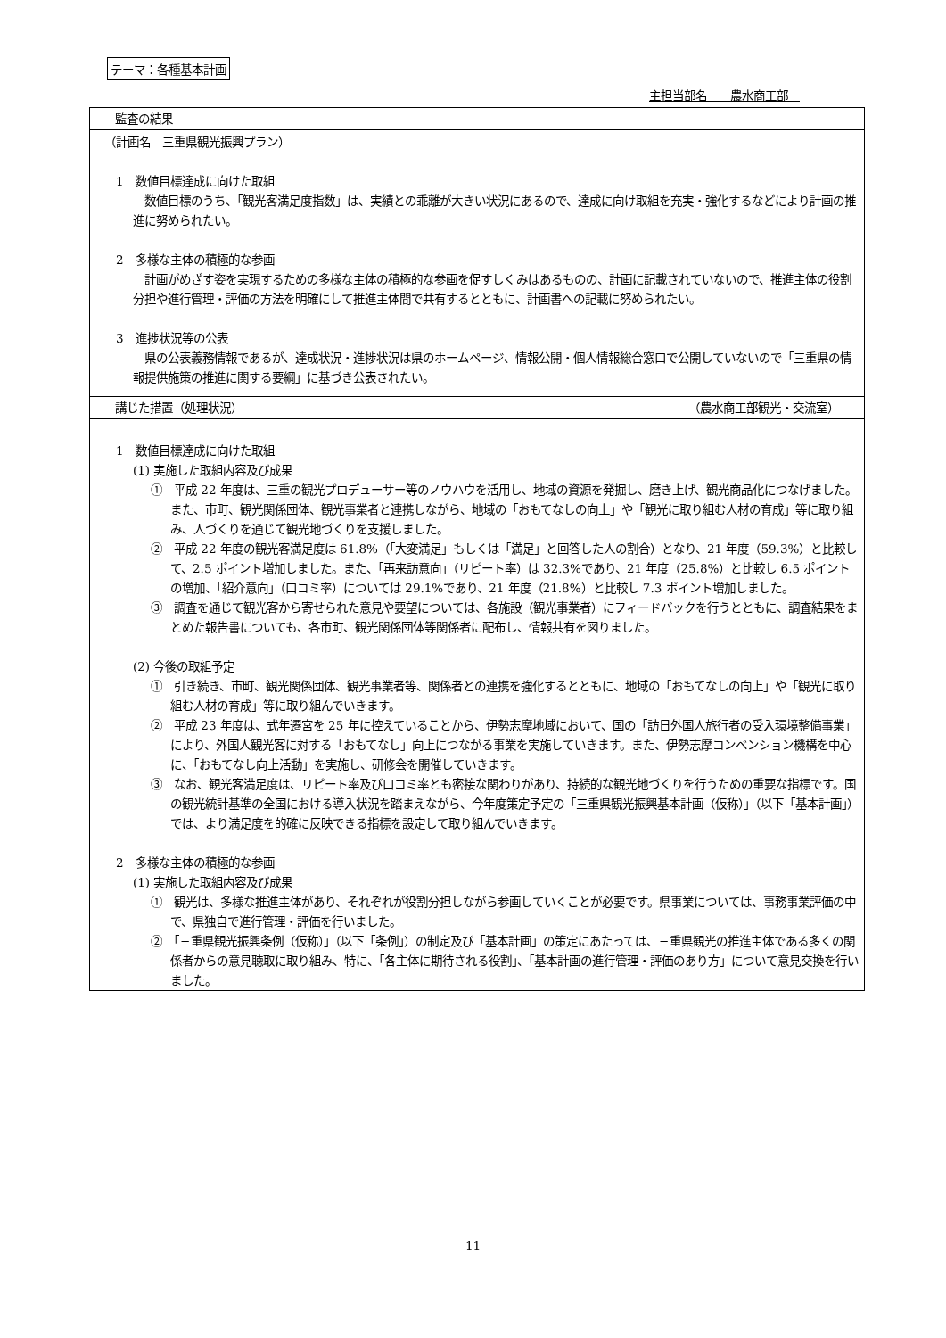テーマ：各種基本計画
主担当部名　　農水商工部　
監査の結果
（計画名　三重県観光振興プラン）
　1　数値目標達成に向けた取組
　数値目標のうち、「観光客満足度指数」は、実績との乖離が大きい状況にあるので、達成に向け取組を充実・強化するなどにより計画の推進に努められたい。
　2　多様な主体の積極的な参画
　計画がめざす姿を実現するための多様な主体の積極的な参画を促すしくみはあるものの、計画に記載されていないので、推進主体の役割分担や進行管理・評価の方法を明確にして推進主体間で共有するとともに、計画書への記載に努められたい。
　3　進捗状況等の公表
　県の公表義務情報であるが、達成状況・進捗状況は県のホームページ、情報公開・個人情報総合窓口で公開していないので「三重県の情報提供施策の推進に関する要綱」に基づき公表されたい。
講じた措置（処理状況） （農水商工部観光・交流室）
　1　数値目標達成に向けた取組
(1) 実施した取組内容及び成果
①　平成 22 年度は、三重の観光プロデューサー等のノウハウを活用し、地域の資源を発掘し、磨き上げ、観光商品化につなげました。また、市町、観光関係団体、観光事業者と連携しながら、地域の「おもてなしの向上」や「観光に取り組む人材の育成」等に取り組み、人づくりを通じて観光地づくりを支援しました。
②　平成 22 年度の観光客満足度は 61.8%（「大変満足」もしくは「満足」と回答した人の割合）となり、21 年度（59.3%）と比較して、2.5 ポイント増加しました。また、「再来訪意向」（リピート率）は 32.3%であり、21 年度（25.8%）と比較し 6.5 ポイントの増加、「紹介意向」（口コミ率）については 29.1%であり、21 年度（21.8%）と比較し 7.3 ポイント増加しました。
③　調査を通じて観光客から寄せられた意見や要望については、各施設（観光事業者）にフィードバックを行うとともに、調査結果をまとめた報告書についても、各市町、観光関係団体等関係者に配布し、情報共有を図りました。
(2) 今後の取組予定
①　引き続き、市町、観光関係団体、観光事業者等、関係者との連携を強化するとともに、地域の「おもてなしの向上」や「観光に取り組む人材の育成」等に取り組んでいきます。
②　平成 23 年度は、式年遷宮を 25 年に控えていることから、伊勢志摩地域において、国の「訪日外国人旅行者の受入環境整備事業」により、外国人観光客に対する「おもてなし」向上につながる事業を実施していきます。また、伊勢志摩コンベンション機構を中心に、「おもてなし向上活動」を実施し、研修会を開催していきます。
③　なお、観光客満足度は、リピート率及び口コミ率とも密接な関わりがあり、持続的な観光地づくりを行うための重要な指標です。国の観光統計基準の全国における導入状況を踏まえながら、今年度策定予定の「三重県観光振興基本計画（仮称）」（以下「基本計画」）では、より満足度を的確に反映できる指標を設定して取り組んでいきます。
　2　多様な主体の積極的な参画
(1) 実施した取組内容及び成果
①　観光は、多様な推進主体があり、それぞれが役割分担しながら参画していくことが必要です。県事業については、事務事業評価の中で、県独自で進行管理・評価を行いました。
②　「三重県観光振興条例（仮称）」（以下「条例」）の制定及び「基本計画」の策定にあたっては、三重県観光の推進主体である多くの関係者からの意見聴取に取り組み、特に、「各主体に期待される役割」、「基本計画の進行管理・評価のあり方」について意見交換を行いました。
11